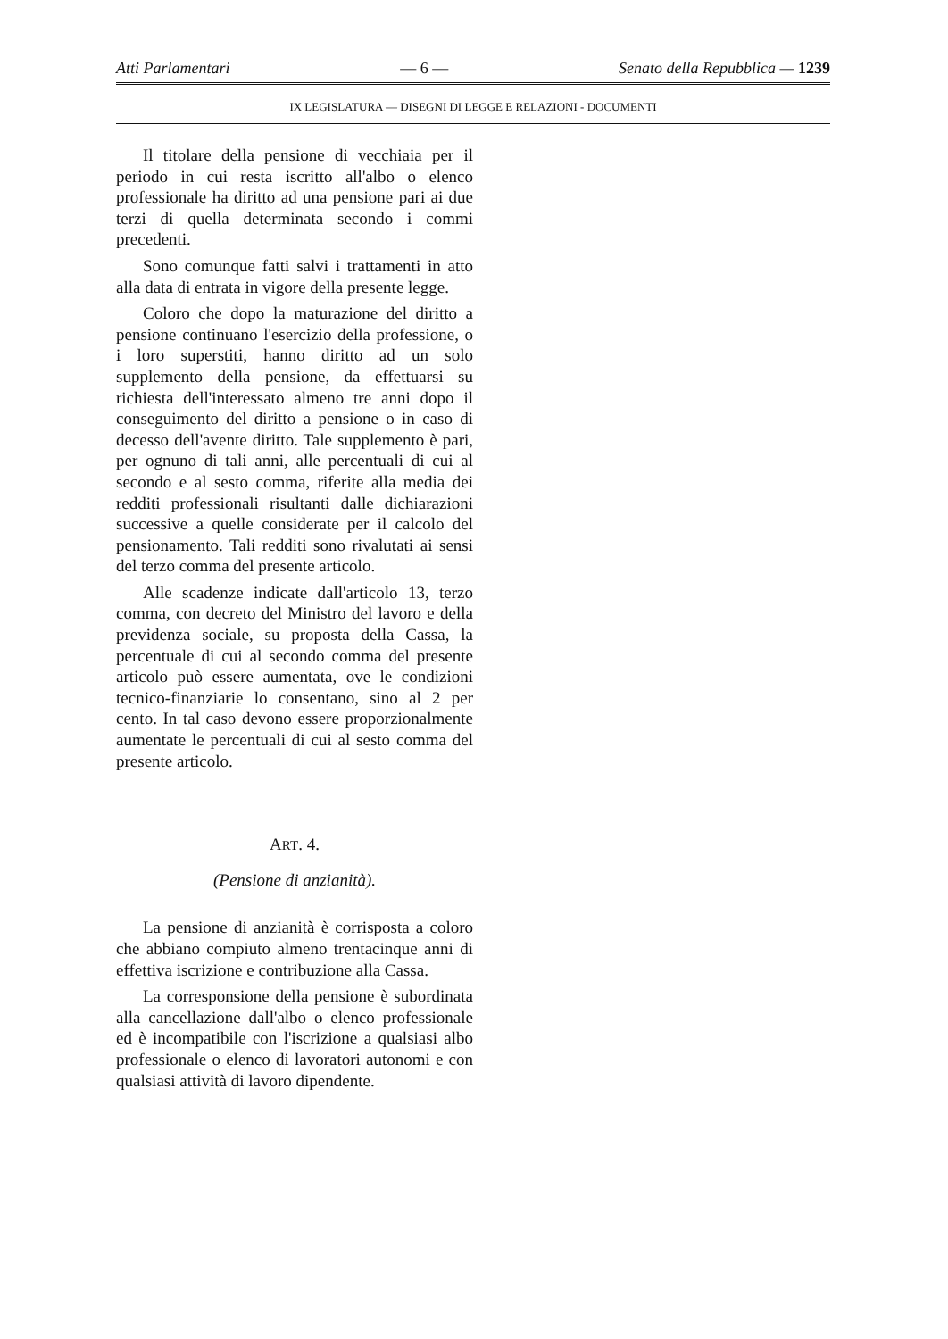Atti Parlamentari — 6 — Senato della Repubblica — 1239
IX LEGISLATURA — DISEGNI DI LEGGE E RELAZIONI - DOCUMENTI
Il titolare della pensione di vecchiaia per il periodo in cui resta iscritto all'albo o elenco professionale ha diritto ad una pensione pari ai due terzi di quella determinata secondo i commi precedenti.
Sono comunque fatti salvi i trattamenti in atto alla data di entrata in vigore della presente legge.
Coloro che dopo la maturazione del diritto a pensione continuano l'esercizio della professione, o i loro superstiti, hanno diritto ad un solo supplemento della pensione, da effettuarsi su richiesta dell'interessato almeno tre anni dopo il conseguimento del diritto a pensione o in caso di decesso dell'avente diritto. Tale supplemento è pari, per ognuno di tali anni, alle percentuali di cui al secondo e al sesto comma, riferite alla media dei redditi professionali risultanti dalle dichiarazioni successive a quelle considerate per il calcolo del pensionamento. Tali redditi sono rivalutati ai sensi del terzo comma del presente articolo.
Alle scadenze indicate dall'articolo 13, terzo comma, con decreto del Ministro del lavoro e della previdenza sociale, su proposta della Cassa, la percentuale di cui al secondo comma del presente articolo può essere aumentata, ove le condizioni tecnico-finanziarie lo consentano, sino al 2 per cento. In tal caso devono essere proporzionalmente aumentate le percentuali di cui al sesto comma del presente articolo.
ART. 4.
(Pensione di anzianità).
La pensione di anzianità è corrisposta a coloro che abbiano compiuto almeno trentacinque anni di effettiva iscrizione e contribuzione alla Cassa.
La corresponsione della pensione è subordinata alla cancellazione dall'albo o elenco professionale ed è incompatibile con l'iscrizione a qualsiasi albo professionale o elenco di lavoratori autonomi e con qualsiasi attività di lavoro dipendente.